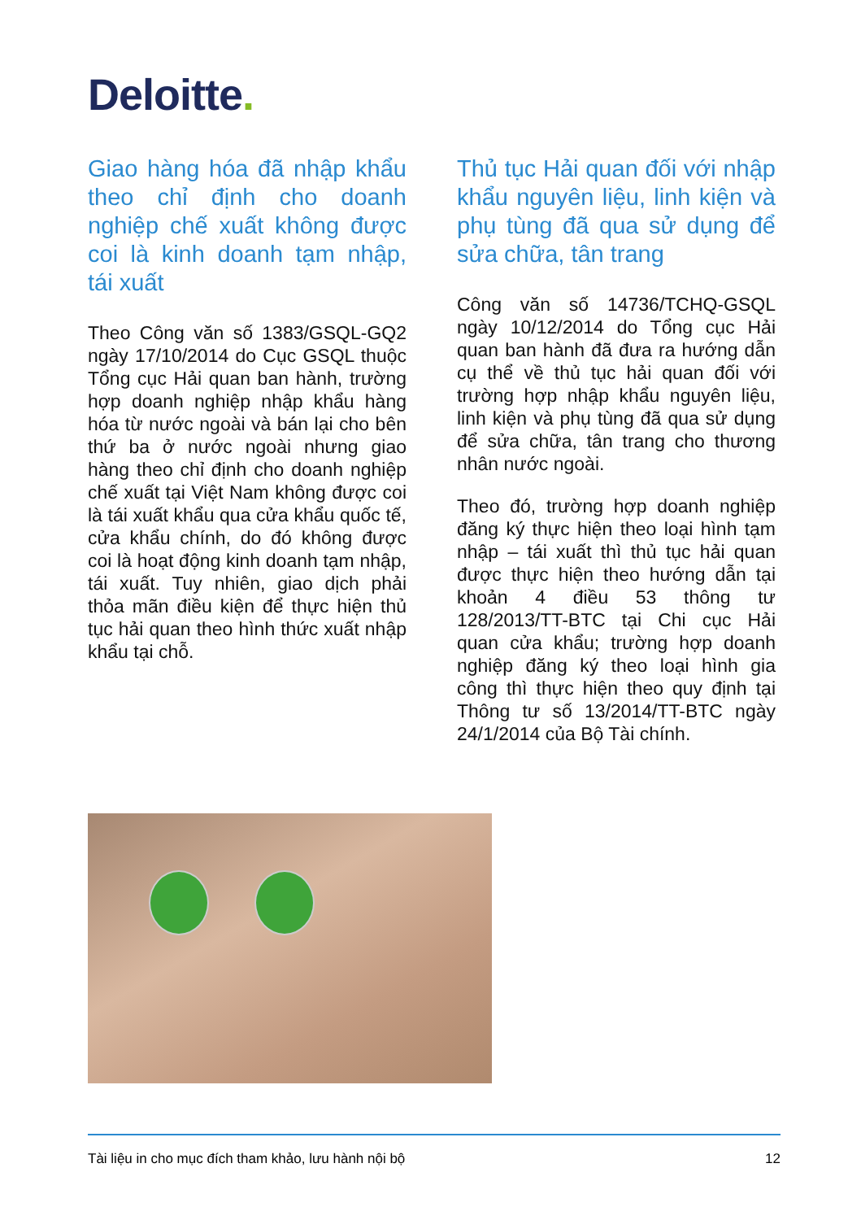Deloitte.
Giao hàng hóa đã nhập khẩu theo chỉ định cho doanh nghiệp chế xuất không được coi là kinh doanh tạm nhập, tái xuất
Theo Công văn số 1383/GSQL-GQ2 ngày 17/10/2014 do Cục GSQL thuộc Tổng cục Hải quan ban hành, trường hợp doanh nghiệp nhập khẩu hàng hóa từ nước ngoài và bán lại cho bên thứ ba ở nước ngoài nhưng giao hàng theo chỉ định cho doanh nghiệp chế xuất tại Việt Nam không được coi là tái xuất khẩu qua cửa khẩu quốc tế, cửa khẩu chính, do đó không được coi là hoạt động kinh doanh tạm nhập, tái xuất. Tuy nhiên, giao dịch phải thỏa mãn điều kiện để thực hiện thủ tục hải quan theo hình thức xuất nhập khẩu tại chỗ.
Thủ tục Hải quan đối với nhập khẩu nguyên liệu, linh kiện và phụ tùng đã qua sử dụng để sửa chữa, tân trang
Công văn số 14736/TCHQ-GSQL ngày 10/12/2014 do Tổng cục Hải quan ban hành đã đưa ra hướng dẫn cụ thể về thủ tục hải quan đối với trường hợp nhập khẩu nguyên liệu, linh kiện và phụ tùng đã qua sử dụng để sửa chữa, tân trang cho thương nhân nước ngoài.
Theo đó, trường hợp doanh nghiệp đăng ký thực hiện theo loại hình tạm nhập – tái xuất thì thủ tục hải quan được thực hiện theo hướng dẫn tại khoản 4 điều 53 thông tư 128/2013/TT-BTC tại Chi cục Hải quan cửa khẩu; trường hợp doanh nghiệp đăng ký theo loại hình gia công thì thực hiện theo quy định tại Thông tư số 13/2014/TT-BTC ngày 24/1/2014 của Bộ Tài chính.
Tài liệu in cho mục đích tham khảo, lưu hành nội bộ 12